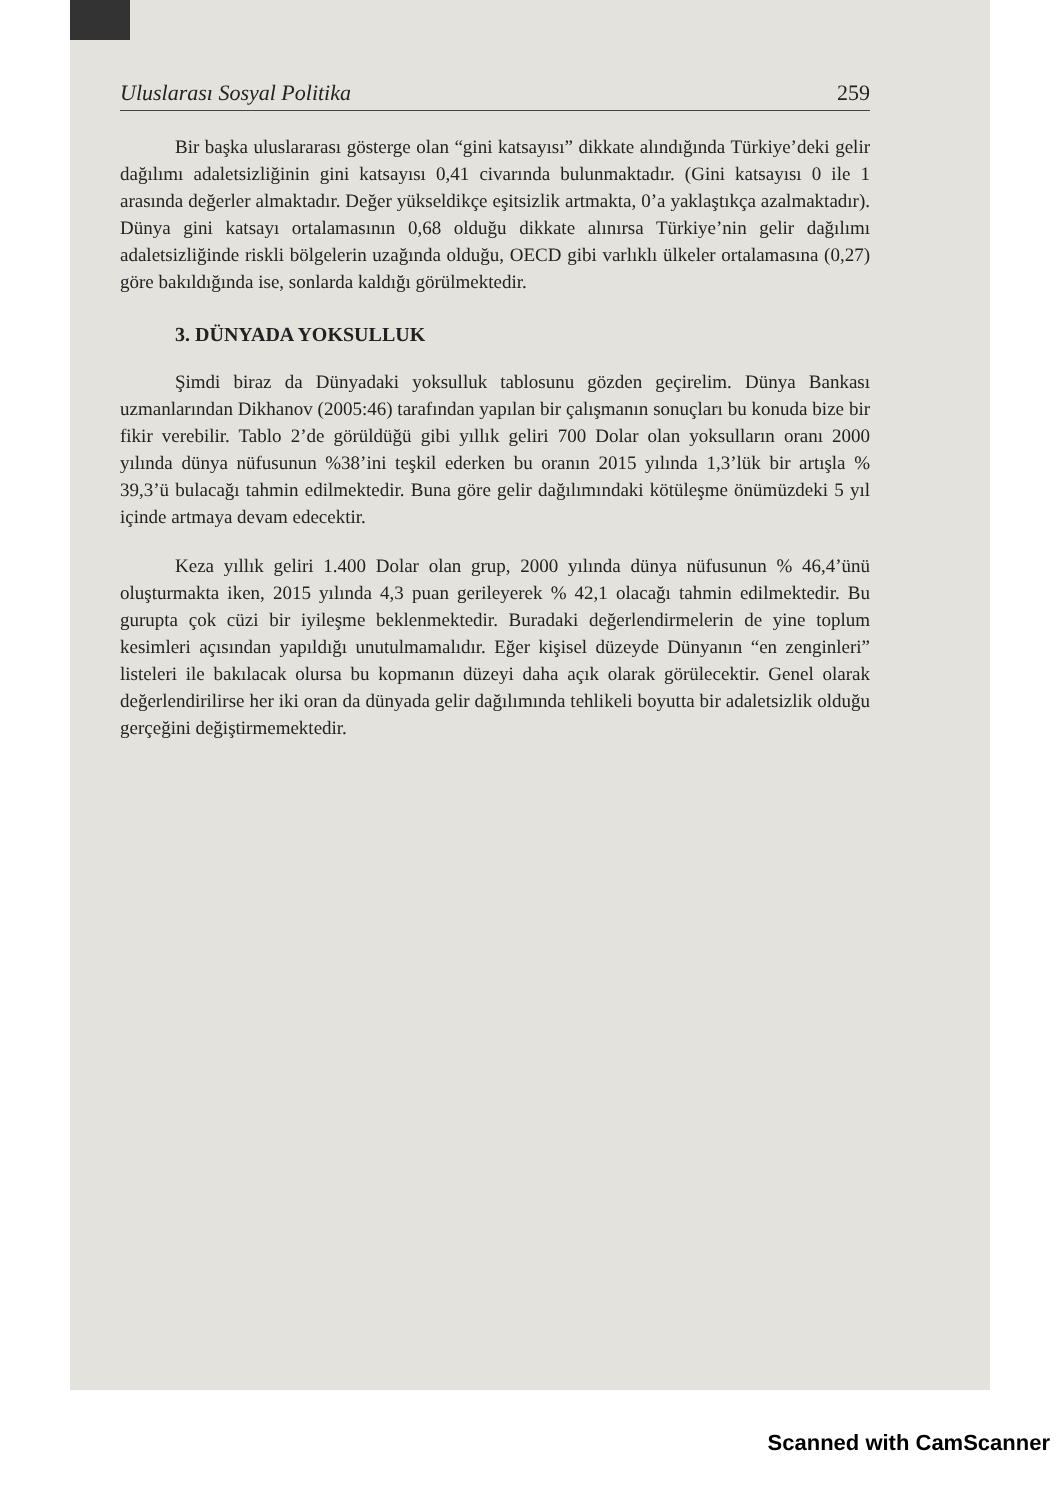Uluslarası Sosyal Politika 259
Bir başka uluslararası gösterge olan “gini katsayısı” dikkate alındığında Türkiye’deki gelir dağılımı adaletsizliğinin gini katsayısı 0,41 civarında bulunmaktadır. (Gini katsayısı 0 ile 1 arasında değerler almaktadır. Değer yükseldikçe eşitsizlik artmakta, 0’a yaklaştıkça azalmaktadır). Dünya gini katsayı ortalamasının 0,68 olduğu dikkate alınırsa Türkiye’nin gelir dağılımı adaletsizliğinde riskli bölgelerin uzağında olduğu, OECD gibi varlıklı ülkeler ortalamasına (0,27) göre bakıldığında ise, sonlarda kaldığı görülmektedir.
3. DÜNYADA YOKSULLUK
Şimdi biraz da Dünyadaki yoksulluk tablosunu gözden geçirelim. Dünya Bankası uzmanlarından Dikhanov (2005:46) tarafından yapılan bir çalışmanın sonuçları bu konuda bize bir fikir verebilir. Tablo 2’de görüldüğü gibi yıllık geliri 700 Dolar olan yoksulların oranı 2000 yılında dünya nüfusunun %38’ini teşkil ederken bu oranın 2015 yılında 1,3’lük bir artışla % 39,3’ü bulacağı tahmin edilmektedir. Buna göre gelir dağılımındaki kötüleşme önümüzdeki 5 yıl içinde artmaya devam edecektir.
Keza yıllık geliri 1.400 Dolar olan grup, 2000 yılında dünya nüfusunun % 46,4’ünü oluşturmakta iken, 2015 yılında 4,3 puan gerileyerek % 42,1 olacağı tahmin edilmektedir. Bu gurupta çok cüzi bir iyileşme beklenmektedir. Buradaki değerlendirmelerin de yine toplum kesimleri açısından yapıldığı unutulmamalıdır. Eğer kişisel düzeyde Dünyanın “en zenginleri” listeleri ile bakılacak olursa bu kopmanın düzeyi daha açık olarak görülecektir. Genel olarak değerlendirilirse her iki oran da dünyada gelir dağılımında tehlikeli boyutta bir adaletsizlik olduğu gerçeğini değiştirmemektedir.
Scanned with CamScanner